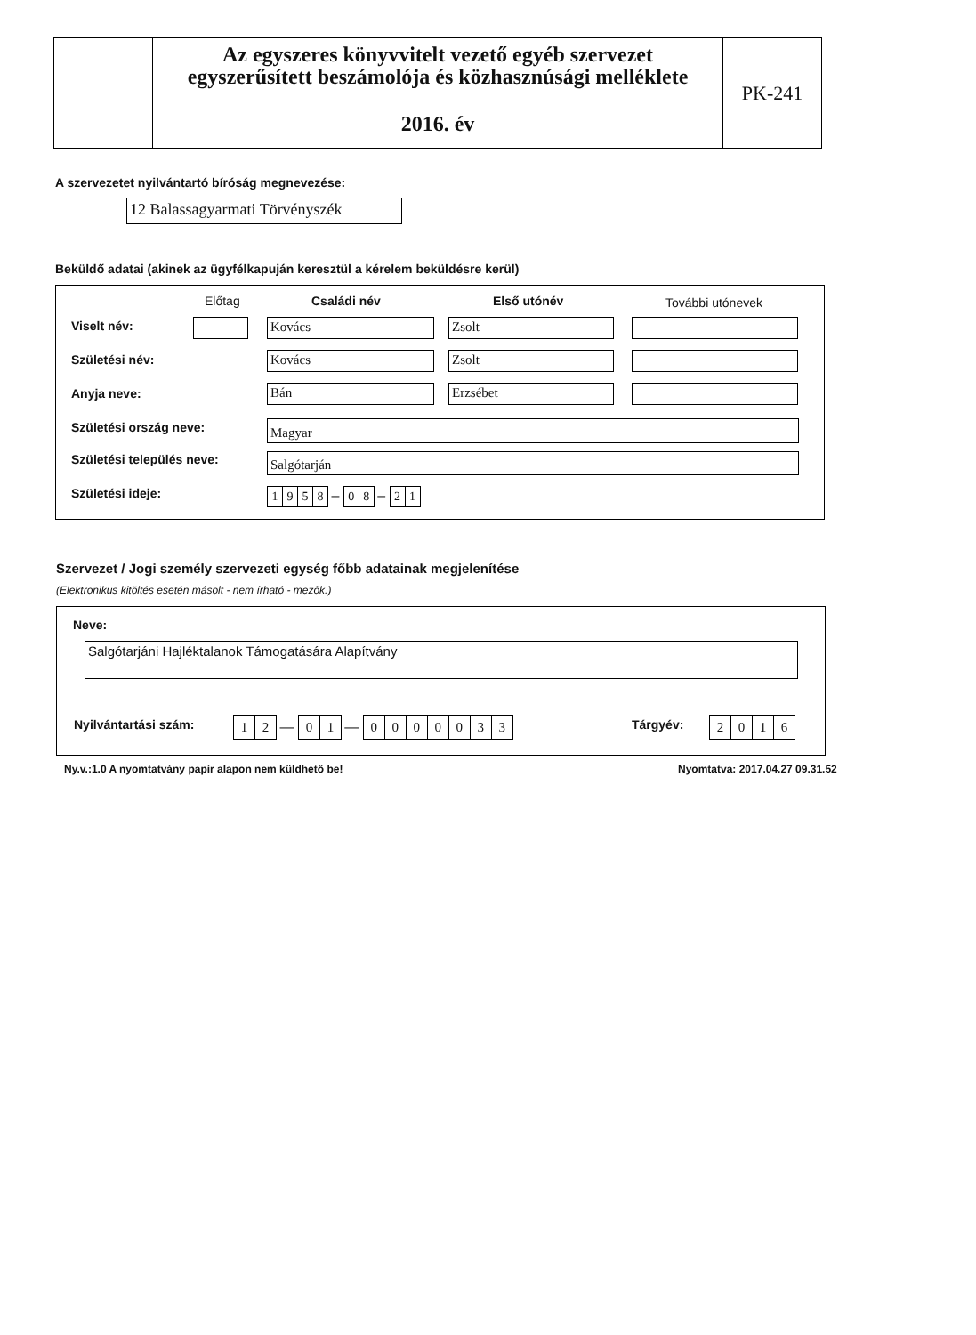Az egyszeres könyvvitelt vezető egyéb szervezet
egyszerűsített beszámolója és közhasznúsági melléklete
2016. év
PK-241
A szervezetet nyilvántartó bíróság megnevezése:
12 Balassagyarmati Törvényszék
Beküldő adatai (akinek az ügyfélkapuján keresztül a kérelem beküldésre kerül)
Előtag Családi név Első utónév További utónevek
Viselt név: Kovács Zsolt
Születési név: Kovács Zsolt
Anyja neve: Bán Erzsébet
Születési ország neve: Magyar
Születési település neve: Salgótarján
Születési ideje: 1958 – 0 8 – 2 1
Szervezet / Jogi személy szervezeti egység főbb adatainak megjelenítése
(Elektronikus kitöltés esetén másolt - nem írható - mezők.)
Neve:
Salgótarjáni Hajléktalanok Támogatására Alapítvány
Nyilvántartási szám: 12 — 01 — 0000033 Tárgyév: 2016
Ny.v.:1.0 A nyomtatvány papír alapon nem küldhető be!
Nyomtatva: 2017.04.27 09.31.52